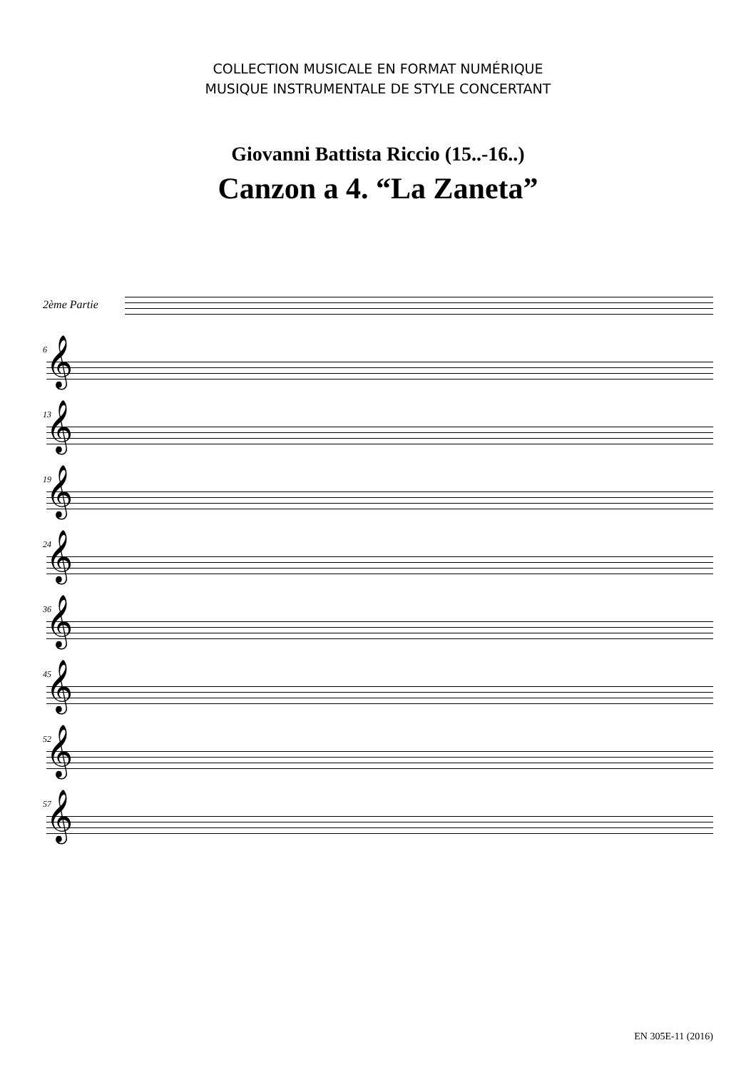COLLECTION MUSICALE EN FORMAT NUMÉRIQUE
MUSIQUE INSTRUMENTALE DE STYLE CONCERTANT
Giovanni Battista Riccio (15..-16..)
Canzon a 4. “La Zaneta”
2ème Partie
6
𝄞
13
𝄞
19
𝄞
24
𝄞
36
𝄞
45
𝄞
52
𝄞
57
𝄞
EN 305E-11 (2016)